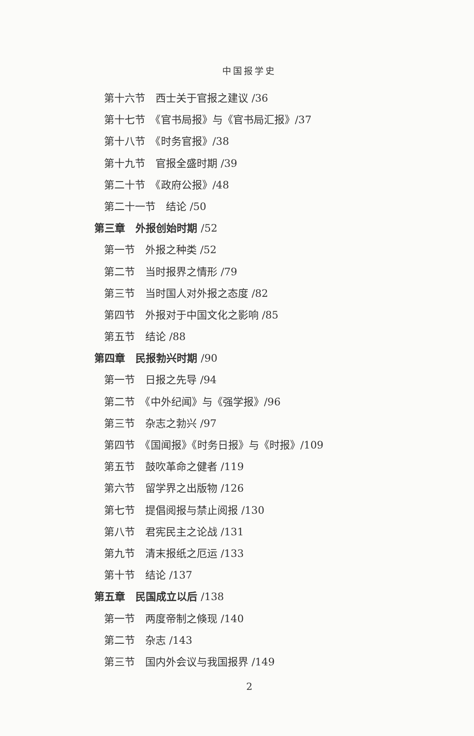中国报学史
第十六节　西士关于官报之建议 /36
第十七节　《官书局报》与《官书局汇报》/37
第十八节　《时务官报》/38
第十九节　官报全盛时期 /39
第二十节　《政府公报》/48
第二十一节　结论 /50
第三章　外报创始时期 /52
第一节　外报之种类 /52
第二节　当时报界之情形 /79
第三节　当时国人对外报之态度 /82
第四节　外报对于中国文化之影响 /85
第五节　结论 /88
第四章　民报勃兴时期 /90
第一节　日报之先导 /94
第二节　《中外纪闻》与《强学报》/96
第三节　杂志之勃兴 /97
第四节　《国闻报》《时务日报》与《时报》/109
第五节　鼓吹革命之健者 /119
第六节　留学界之出版物 /126
第七节　提倡阅报与禁止阅报 /130
第八节　君宪民主之论战 /131
第九节　清末报纸之厄运 /133
第十节　结论 /137
第五章　民国成立以后 /138
第一节　两度帝制之倏现 /140
第二节　杂志 /143
第三节　国内外会议与我国报界 /149
2